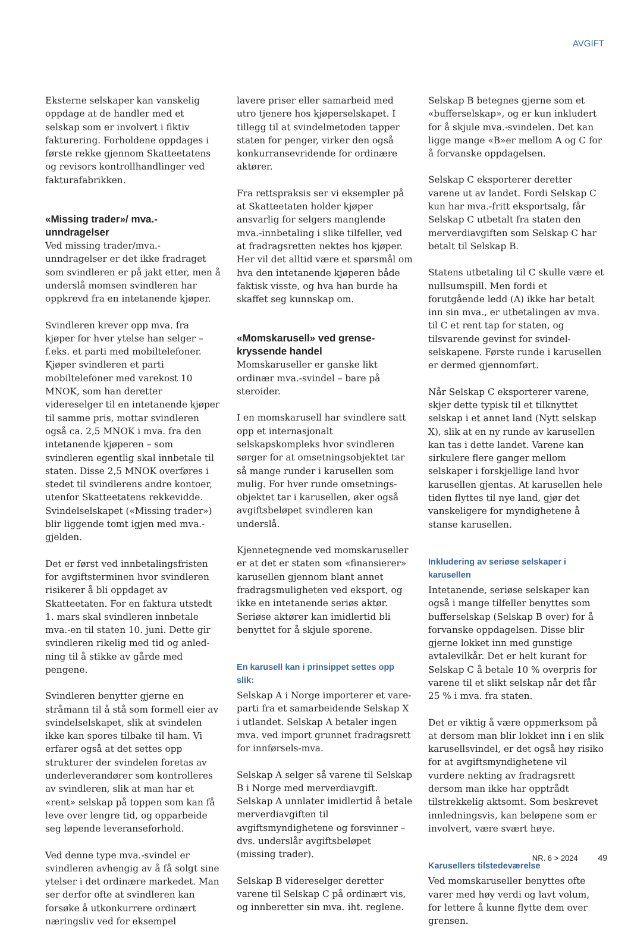AVGIFT
Eksterne selskaper kan vanskelig oppdage at de handler med et selskap som er involvert i fiktiv fakturering. Forholdene oppdages i første rekke gjennom Skatteetatens og revisors kontrollhandlinger ved fakturafabrikken.
«Missing trader»/ mva.-unndragelser
Ved missing trader/mva.-unndragelser er det ikke fradraget som svindleren er på jakt etter, men å underslå momsen svindleren har oppkrevd fra en intet­anende kjøper.
Svindleren krever opp mva. fra kjøper for hver ytelse han selger – f.eks. et parti med mobiltelefoner. Kjøper svindleren et parti mobiltelefoner med varekost 10 MNOK, som han deretter videreselger til en intetanende kjøper til samme pris, mottar svindleren også ca. 2,5 MNOK i mva. fra den intetanende kjøperen – som svindleren egentlig skal innbetale til staten. Disse 2,5 MNOK overføres i stedet til svindlerens andre kontoer, utenfor Skatteetatens rekke­vidde. Svindelselskapet («Missing trader») blir liggende tomt igjen med mva.-gjelden.
Det er først ved innbetalingsfristen for avgiftsterminen hvor svindleren risikerer å bli oppdaget av Skatteetaten. For en faktura utstedt 1. mars skal svindleren innbetale mva.-en til staten 10. juni. Dette gir svindleren rikelig med tid og anled­ning til å stikke av gårde med pengene.
Svindleren benytter gjerne en stråmann til å stå som formell eier av svindel­selskapet, slik at svindelen ikke kan spores tilbake til ham. Vi erfarer også at det settes opp strukturer der svindelen foretas av underleverandører som kontrolleres av svindleren, slik at man har et «rent» selskap på toppen som kan få leve over lengre tid, og opparbeide seg løpende leveranseforhold.
Ved denne type mva.-svindel er svindleren avhengig av å få solgt sine ytelser i det ordinære markedet. Man ser derfor ofte at svindleren kan forsøke å utkonkurrere ordinært næringsliv ved for eksempel
lavere priser eller samarbeid med utro tjenere hos kjøperselskapet. I tillegg til at svindelmetoden tapper staten for penger, virker den også konkurransevridende for ordinære aktører.
Fra rettspraksis ser vi eksempler på at Skatteetaten holder kjøper ansvarlig for selgers manglende mva.-innbetaling i slike tilfeller, ved at fradragsretten nektes hos kjøper. Her vil det alltid være et spørsmål om hva den intetanende kjøperen både faktisk visste, og hva han burde ha skaffet seg kunnskap om.
«Momskarusell» ved grense­kryssende handel
Momskaruseller er ganske likt ordinær mva.-svindel – bare på steroider.
I en momskarusell har svindlere satt opp et internasjonalt selskapskompleks hvor svindleren sørger for at omsetnings­objektet tar så mange runder i karusellen som mulig. For hver runde omsetnings­objektet tar i karusellen, øker også avgiftsbeløpet svindleren kan underslå.
Kjennetegnende ved momskaruseller er at det er staten som «finansierer» karusellen gjennom blant annet fradrags­muligheten ved eksport, og ikke en intetanende seriøs aktør. Seriøse aktører kan imidlertid bli benyttet for å skjule sporene.
En karusell kan i prinsippet settes opp slik:
Selskap A i Norge importerer et vare­parti fra et samarbeidende Selskap X i utlandet. Selskap A betaler ingen mva. ved import grunnet fradragsrett for innførsels-mva.
Selskap A selger så varene til Selskap B i Norge med merverdiavgift. Selskap A unnlater imidlertid å betale merverdi­avgiften til avgiftsmyndighetene og forsvinner – dvs. underslår avgifts­beløpet (missing trader).
Selskap B videreselger deretter varene til Selskap C på ordinært vis, og innberetter sin mva. iht. reglene.
Selskap B betegnes gjerne som et «bufferselskap», og er kun inkludert for å skjule mva.-svindelen. Det kan ligge mange «B»er mellom A og C for å forvanske oppdagelsen.
Selskap C eksporterer deretter varene ut av landet. Fordi Selskap C kun har mva.-fritt eksportsalg, får Selskap C utbetalt fra staten den merverdiavgiften som Selskap C har betalt til Selskap B.
Statens utbetaling til C skulle være et nullsumspill. Men fordi et forutgående ledd (A) ikke har betalt inn sin mva., er utbetalingen av mva. til C et rent tap for staten, og tilsvarende gevinst for svindel­selskapene. Første runde i karusellen er dermed gjennomført.
Når Selskap C eksporterer varene, skjer dette typisk til et tilknyttet selskap i et annet land (Nytt selskap X), slik at en ny runde av karusellen kan tas i dette landet. Varene kan sirkulere flere ganger mellom selskaper i forskjellige land hvor karusellen gjentas. At karusellen hele tiden flyttes til nye land, gjør det vanskeligere for myndighetene å stanse karusellen.
Inkludering av seriøse selskaper i karusellen
Intetanende, seriøse selskaper kan også i mange tilfeller benyttes som buffer­selskap (Selskap B over) for å forvanske oppdagelsen. Disse blir gjerne lokket inn med gunstige avtalevilkår. Det er helt kurant for Selskap C å betale 10 % overpris for varene til et slikt selskap når det får 25 % i mva. fra staten.
Det er viktig å være oppmerksom på at dersom man blir lokket inn i en slik karusellsvindel, er det også høy risiko for at avgiftsmyndighetene vil vurdere nekting av fradragsrett dersom man ikke har opptrådt tilstrekkelig aktsomt. Som beskrevet innledningsvis, kan beløpene som er involvert, være svært høye.
Karusellers tilstedeværelse
Ved momskaruseller benyttes ofte varer med høy verdi og lavt volum, for lettere å kunne flytte dem over grensen.
NR. 6 > 2024 49